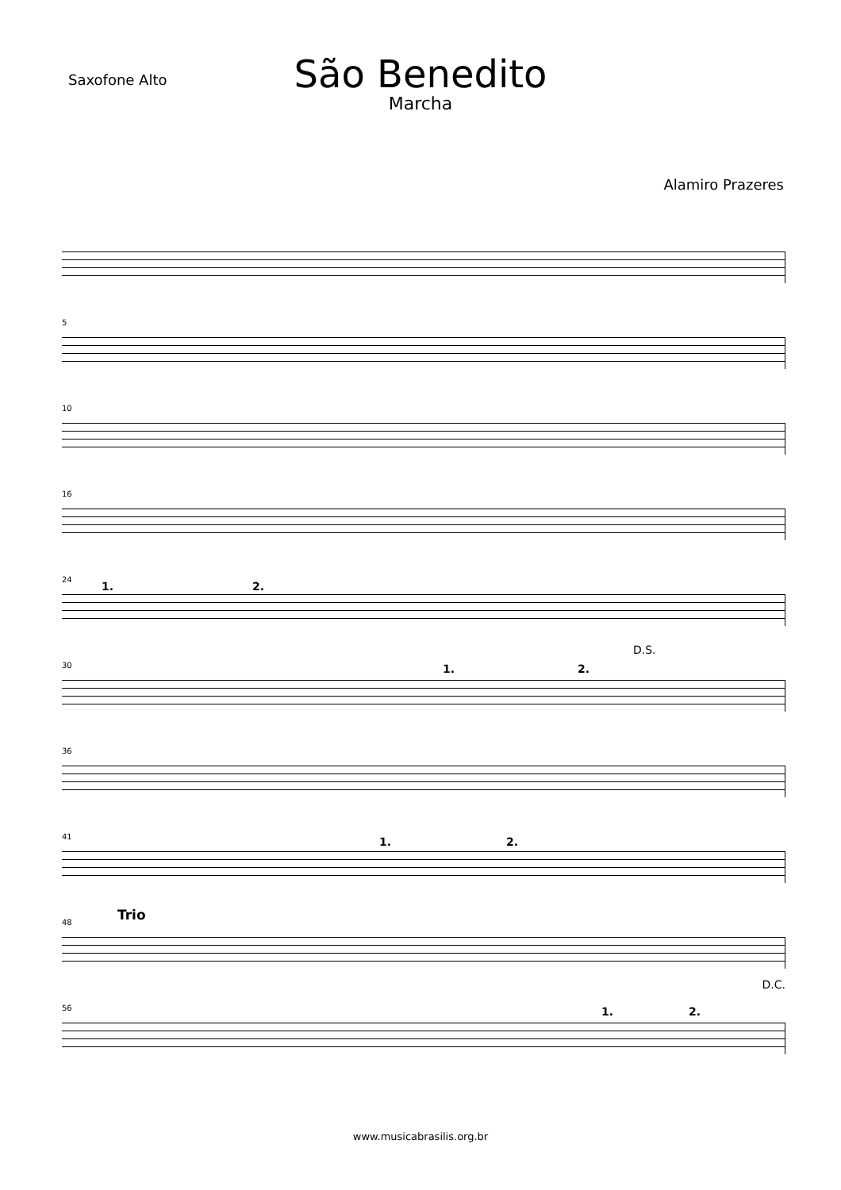Saxofone Alto
São Benedito
Marcha
Alamiro Prazeres
5
10
16
24
1. 2.
30 1. 2.
D.S.
36
41 1. 2.
48 Trio
56
D.C.
1. 2.
www.musicabrasilis.org.br